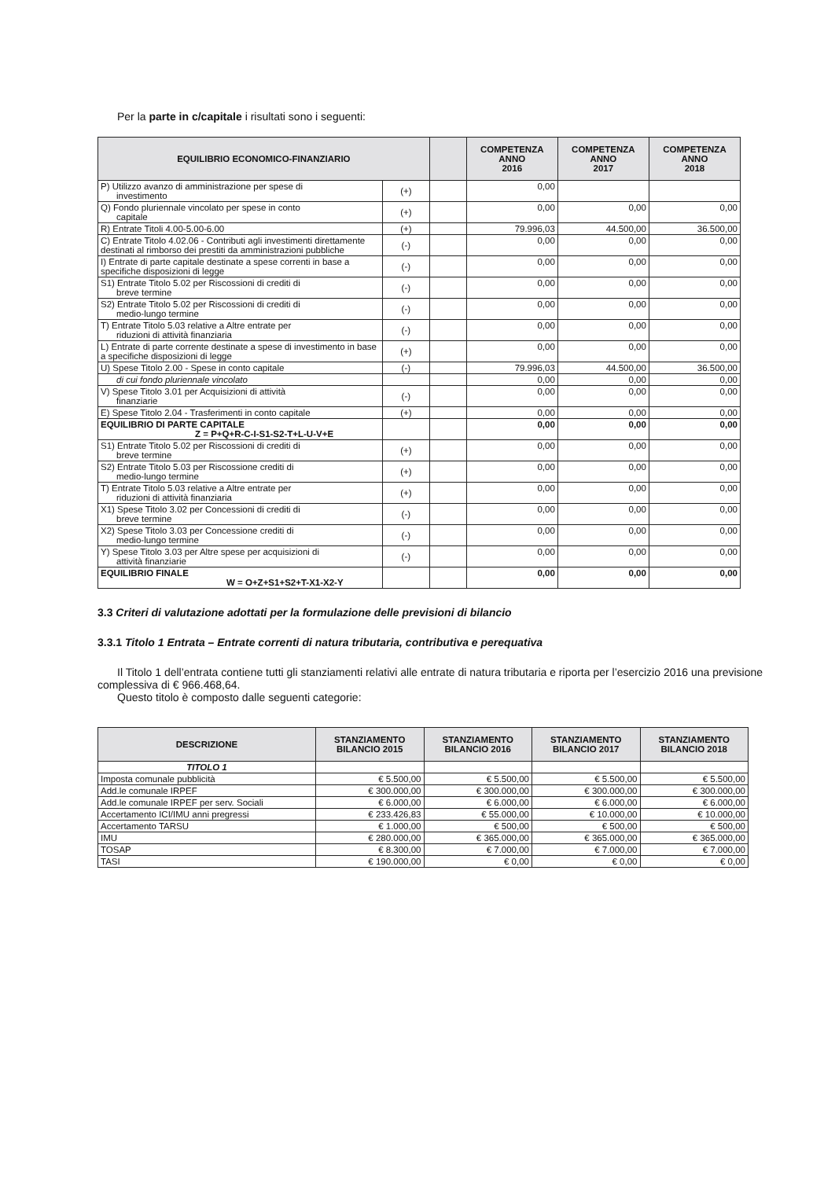Per la parte in c/capitale i risultati sono i seguenti:
| EQUILIBRIO ECONOMICO-FINANZIARIO | | | COMPETENZA ANNO 2016 | COMPETENZA ANNO 2017 | COMPETENZA ANNO 2018 |
| --- | --- | --- | --- | --- | --- |
| P) Utilizzo avanzo di amministrazione per spese di investimento | (+) | | 0,00 | | |
| Q) Fondo pluriennale vincolato per spese in conto capitale | (+) | | 0,00 | 0,00 | 0,00 |
| R) Entrate Titoli 4.00-5.00-6.00 | (+) | | 79.996,03 | 44.500,00 | 36.500,00 |
| C) Entrate Titolo 4.02.06 - Contributi agli investimenti direttamente destinati al rimborso dei prestiti da amministrazioni pubbliche | (-) | | 0,00 | 0,00 | 0,00 |
| I) Entrate di parte capitale destinate a spese correnti in base a specifiche disposizioni di legge | (-) | | 0,00 | 0,00 | 0,00 |
| S1) Entrate Titolo 5.02 per Riscossioni di crediti di breve termine | (-) | | 0,00 | 0,00 | 0,00 |
| S2) Entrate Titolo 5.02 per Riscossioni di crediti di medio-lungo termine | (-) | | 0,00 | 0,00 | 0,00 |
| T) Entrate Titolo 5.03 relative a Altre entrate per riduzioni di attività finanziaria | (-) | | 0,00 | 0,00 | 0,00 |
| L) Entrate di parte corrente destinate a spese di investimento in base a specifiche disposizioni di legge | (+) | | 0,00 | 0,00 | 0,00 |
| U) Spese Titolo 2.00 - Spese in conto capitale | (-) | | 79.996,03 | 44.500,00 | 36.500,00 |
| di cui fondo pluriennale vincolato | | | 0,00 | 0,00 | 0,00 |
| V) Spese Titolo 3.01 per Acquisizioni di attività finanziarie | (-) | | 0,00 | 0,00 | 0,00 |
| E) Spese Titolo 2.04 - Trasferimenti in conto capitale | (+) | | 0,00 | 0,00 | 0,00 |
| EQUILIBRIO DI PARTE CAPITALE Z = P+Q+R-C-I-S1-S2-T+L-U-V+E | | | 0,00 | 0,00 | 0,00 |
| S1) Entrate Titolo 5.02 per Riscossioni di crediti di breve termine | (+) | | 0,00 | 0,00 | 0,00 |
| S2) Entrate Titolo 5.03 per Riscossione crediti di medio-lungo termine | (+) | | 0,00 | 0,00 | 0,00 |
| T) Entrate Titolo 5.03 relative a Altre entrate per riduzioni di attività finanziaria | (+) | | 0,00 | 0,00 | 0,00 |
| X1) Spese Titolo 3.02 per Concessioni di crediti di breve termine | (-) | | 0,00 | 0,00 | 0,00 |
| X2) Spese Titolo 3.03 per Concessione crediti di medio-lungo termine | (-) | | 0,00 | 0,00 | 0,00 |
| Y) Spese Titolo 3.03 per Altre spese per acquisizioni di attività finanziarie | (-) | | 0,00 | 0,00 | 0,00 |
| EQUILIBRIO FINALE W = O+Z+S1+S2+T-X1-X2-Y | | | 0,00 | 0,00 | 0,00 |
3.3 Criteri di valutazione adottati per la formulazione delle previsioni di bilancio
3.3.1 Titolo 1 Entrata – Entrate correnti di natura tributaria, contributiva e perequativa
Il Titolo 1 dell’entrata contiene tutti gli stanziamenti relativi alle entrate di natura tributaria e riporta per l’esercizio 2016 una previsione complessiva di € 966.468,64.
Questo titolo è composto dalle seguenti categorie:
| DESCRIZIONE | STANZIAMENTO BILANCIO 2015 | STANZIAMENTO BILANCIO 2016 | STANZIAMENTO BILANCIO 2017 | STANZIAMENTO BILANCIO 2018 |
| --- | --- | --- | --- | --- |
| TITOLO 1 | | | | |
| Imposta comunale pubblicità | € 5.500,00 | € 5.500,00 | € 5.500,00 | € 5.500,00 |
| Add.le comunale IRPEF | € 300.000,00 | € 300.000,00 | € 300.000,00 | € 300.000,00 |
| Add.le comunale IRPEF per serv. Sociali | € 6.000,00 | € 6.000,00 | € 6.000,00 | € 6.000,00 |
| Accertamento ICI/IMU anni pregressi | € 233.426,83 | € 55.000,00 | € 10.000,00 | € 10.000,00 |
| Accertamento TARSU | € 1.000,00 | € 500,00 | € 500,00 | € 500,00 |
| IMU | € 280.000,00 | € 365.000,00 | € 365.000,00 | € 365.000,00 |
| TOSAP | € 8.300,00 | € 7.000,00 | € 7.000,00 | € 7.000,00 |
| TASI | € 190.000,00 | € 0,00 | € 0,00 | € 0,00 |